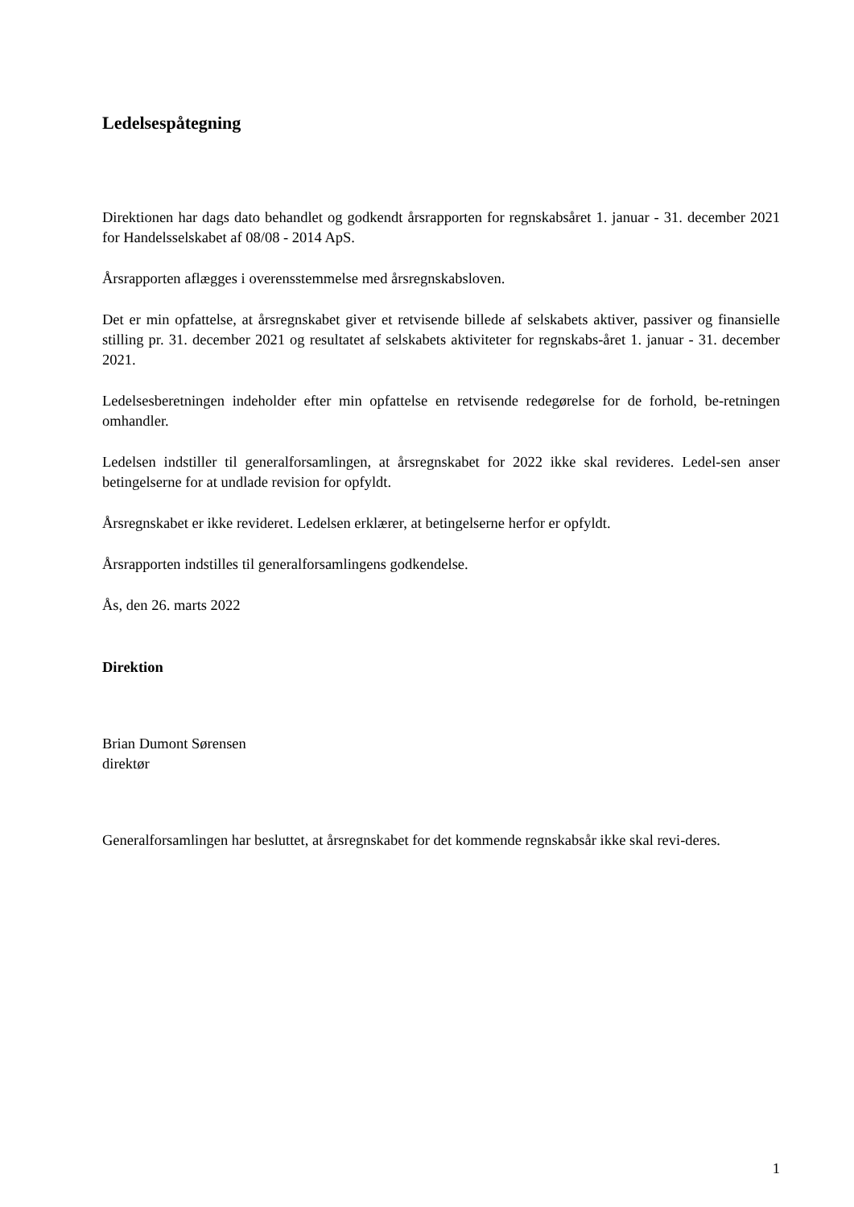Ledelsespåtegning
Direktionen har dags dato behandlet og godkendt årsrapporten for regnskabsåret 1. januar - 31. december 2021 for Handelsselskabet af 08/08 - 2014 ApS.
Årsrapporten aflægges i overensstemmelse med årsregnskabsloven.
Det er min opfattelse, at årsregnskabet giver et retvisende billede af selskabets aktiver, passiver og finansielle stilling pr. 31. december 2021 og resultatet af selskabets aktiviteter for regnskabs-året 1. januar - 31. december 2021.
Ledelsesberetningen indeholder efter min opfattelse en retvisende redegørelse for de forhold, be-retningen omhandler.
Ledelsen indstiller til generalforsamlingen, at årsregnskabet for 2022 ikke skal revideres. Ledel-sen anser betingelserne for at undlade revision for opfyldt.
Årsregnskabet er ikke revideret. Ledelsen erklærer, at betingelserne herfor er opfyldt.
Årsrapporten indstilles til generalforsamlingens godkendelse.
Ås, den 26. marts 2022
Direktion
Brian Dumont Sørensen
direktør
Generalforsamlingen har besluttet, at årsregnskabet for det kommende regnskabsår ikke skal revi-deres.
1